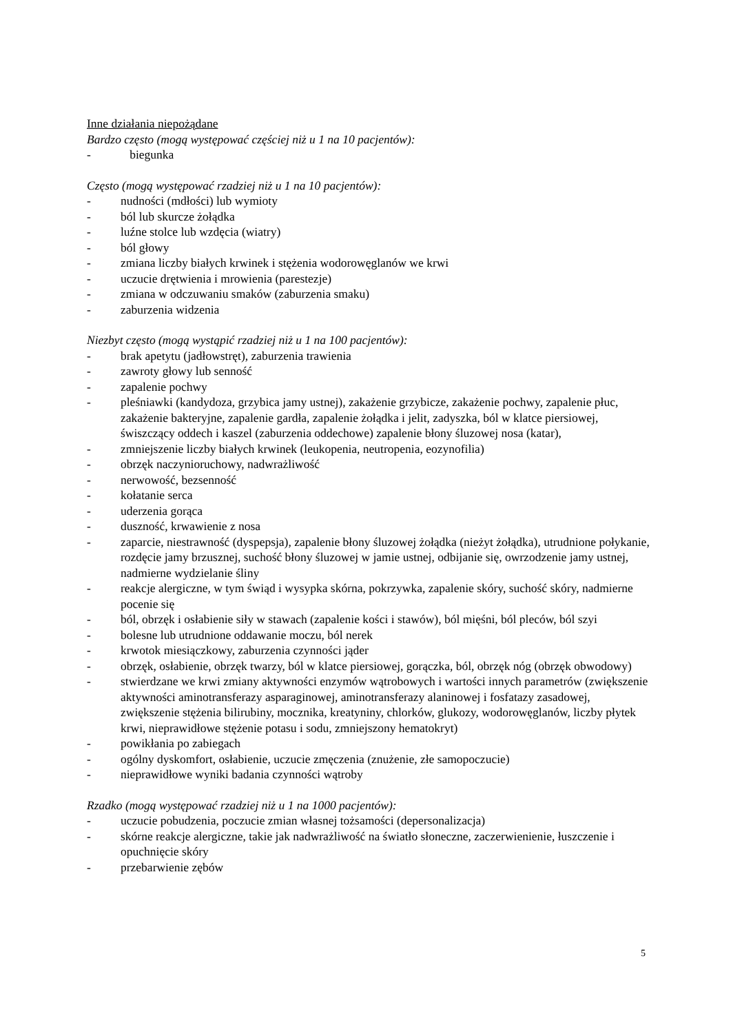Inne działania niepożądane
Bardzo często (mogą występować częściej niż u 1 na 10 pacjentów):
- biegunka
Często (mogą występować rzadziej niż u 1 na 10 pacjentów):
- nudności (mdłości) lub wymioty
- ból lub skurcze żołądka
- luźne stolce lub wzdęcia (wiatry)
- ból głowy
- zmiana liczby białych krwinek i stężenia wodorowęglanów we krwi
- uczucie drętwienia i mrowienia (parestezje)
- zmiana w odczuwaniu smaków (zaburzenia smaku)
- zaburzenia widzenia
Niezbyt często (mogą wystąpić rzadziej niż u 1 na 100 pacjentów):
- brak apetytu (jadłowstręt), zaburzenia trawienia
- zawroty głowy lub senność
- zapalenie pochwy
- pleśniawki (kandydoza, grzybica jamy ustnej), zakażenie grzybicze, zakażenie pochwy, zapalenie płuc, zakażenie bakteryjne, zapalenie gardła, zapalenie żołądka i jelit, zadyszka, ból w klatce piersiowej, świszczący oddech i kaszel (zaburzenia oddechowe) zapalenie błony śluzowej nosa (katar),
- zmniejszenie liczby białych krwinek (leukopenia, neutropenia, eozynofilia)
- obrzęk naczynioruchowy, nadwrażliwość
- nerwowość, bezsenność
- kołatanie serca
- uderzenia gorąca
- duszność, krwawienie z nosa
- zaparcie, niestrawność (dyspepsja), zapalenie błony śluzowej żołądka (nieżyt żołądka), utrudnione połykanie, rozdęcie jamy brzusznej, suchość błony śluzowej w jamie ustnej, odbijanie się, owrzodzenie jamy ustnej, nadmierne wydzielanie śliny
- reakcje alergiczne, w tym świąd i wysypka skórna, pokrzywka, zapalenie skóry, suchość skóry, nadmierne pocenie się
- ból, obrzęk i osłabienie siły w stawach (zapalenie kości i stawów), ból mięśni, ból pleców, ból szyi
- bolesne lub utrudnione oddawanie moczu, ból nerek
- krwotok miesiączkowy, zaburzenia czynności jąder
- obrzęk, osłabienie, obrzęk twarzy, ból w klatce piersiowej, gorączka, ból, obrzęk nóg (obrzęk obwodowy)
- stwierdzane we krwi zmiany aktywności enzymów wątrobowych i wartości innych parametrów (zwiększenie aktywności aminotransferazy asparaginowej, aminotransferazy alaninowej i fosfatazy zasadowej, zwiększenie stężenia bilirubiny, mocznika, kreatyniny, chlorków, glukozy, wodorowęglanów, liczby płytek krwi, nieprawidłowe stężenie potasu i sodu, zmniejszony hematokryt)
- powikłania po zabiegach
- ogólny dyskomfort, osłabienie, uczucie zmęczenia (znużenie, złe samopoczucie)
- nieprawidłowe wyniki badania czynności wątroby
Rzadko (mogą występować rzadziej niż u 1 na 1000 pacjentów):
- uczucie pobudzenia, poczucie zmian własnej tożsamości (depersonalizacja)
- skórne reakcje alergiczne, takie jak nadwrażliwość na światło słoneczne, zaczerwienienie, łuszczenie i opuchnięcie skóry
- przebarwienie zębów
5